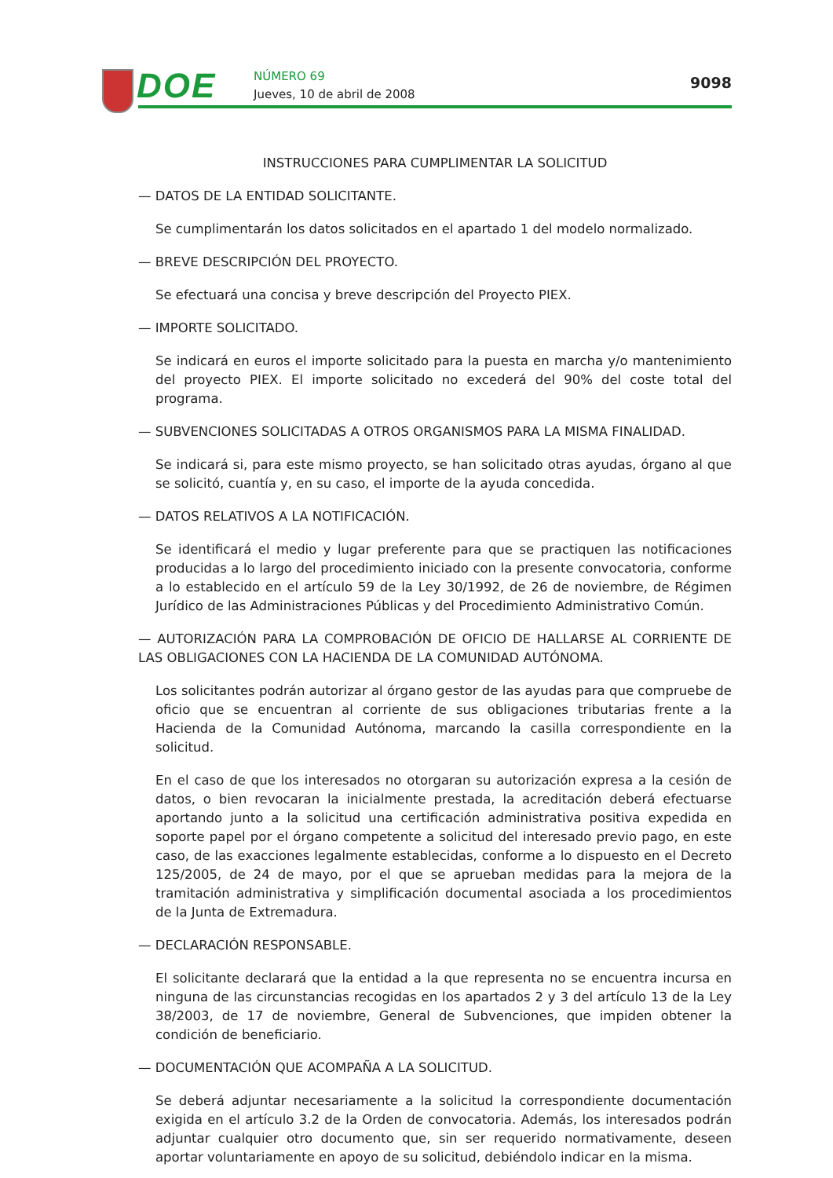DOE
NÚMERO 69
Jueves, 10 de abril de 2008
9098
INSTRUCCIONES PARA CUMPLIMENTAR LA SOLICITUD
— DATOS DE LA ENTIDAD SOLICITANTE.
Se cumplimentarán los datos solicitados en el apartado 1 del modelo normalizado.
— BREVE DESCRIPCIÓN DEL PROYECTO.
Se efectuará una concisa y breve descripción del Proyecto PIEX.
— IMPORTE SOLICITADO.
Se indicará en euros el importe solicitado para la puesta en marcha y/o mantenimiento del proyecto PIEX. El importe solicitado no excederá del 90% del coste total del programa.
— SUBVENCIONES SOLICITADAS A OTROS ORGANISMOS PARA LA MISMA FINALIDAD.
Se indicará si, para este mismo proyecto, se han solicitado otras ayudas, órgano al que se solicitó, cuantía y, en su caso, el importe de la ayuda concedida.
— DATOS RELATIVOS A LA NOTIFICACIÓN.
Se identificará el medio y lugar preferente para que se practiquen las notificaciones producidas a lo largo del procedimiento iniciado con la presente convocatoria, conforme a lo establecido en el artículo 59 de la Ley 30/1992, de 26 de noviembre, de Régimen Jurídico de las Administraciones Públicas y del Procedimiento Administrativo Común.
— AUTORIZACIÓN PARA LA COMPROBACIÓN DE OFICIO DE HALLARSE AL CORRIENTE DE LAS OBLIGACIONES CON LA HACIENDA DE LA COMUNIDAD AUTÓNOMA.
Los solicitantes podrán autorizar al órgano gestor de las ayudas para que compruebe de oficio que se encuentran al corriente de sus obligaciones tributarias frente a la Hacienda de la Comunidad Autónoma, marcando la casilla correspondiente en la solicitud.
En el caso de que los interesados no otorgaran su autorización expresa a la cesión de datos, o bien revocaran la inicialmente prestada, la acreditación deberá efectuarse aportando junto a la solicitud una certificación administrativa positiva expedida en soporte papel por el órgano competente a solicitud del interesado previo pago, en este caso, de las exacciones legalmente establecidas, conforme a lo dispuesto en el Decreto 125/2005, de 24 de mayo, por el que se aprueban medidas para la mejora de la tramitación administrativa y simplificación documental asociada a los procedimientos de la Junta de Extremadura.
— DECLARACIÓN RESPONSABLE.
El solicitante declarará que la entidad a la que representa no se encuentra incursa en ninguna de las circunstancias recogidas en los apartados 2 y 3 del artículo 13 de la Ley 38/2003, de 17 de noviembre, General de Subvenciones, que impiden obtener la condición de beneficiario.
— DOCUMENTACIÓN QUE ACOMPAÑA A LA SOLICITUD.
Se deberá adjuntar necesariamente a la solicitud la correspondiente documentación exigida en el artículo 3.2 de la Orden de convocatoria. Además, los interesados podrán adjuntar cualquier otro documento que, sin ser requerido normativamente, deseen aportar voluntariamente en apoyo de su solicitud, debiéndolo indicar en la misma.